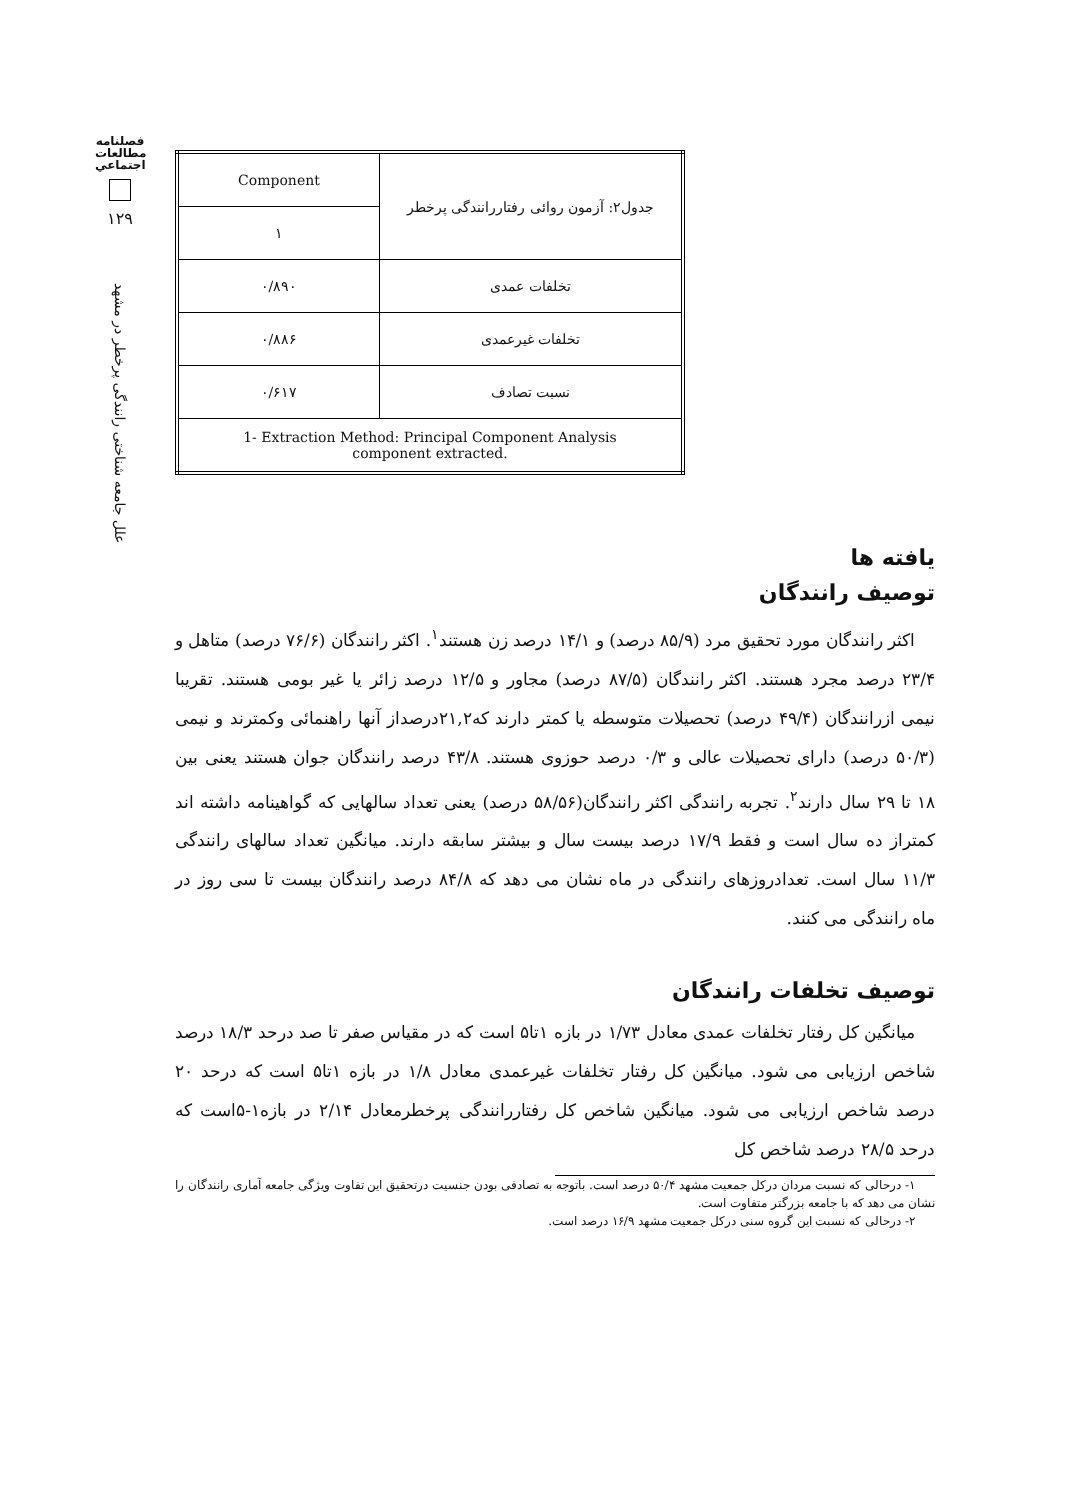فصلنامه
مطالعات
اجتماعي
۱۲۹
علل جامعه شناختی رانندگی پرخطر در مشهد
| جدول۲: آزمون روائی رفتاررانندگی پرخطر | Component |
| | ۱ |
| تخلفات عمدی | ۰/۸۹۰ |
| تخلفات غیرعمدی | ۰/۸۸۶ |
| نسبت تصادف | ۰/۶۱۷ |
| 1- Extraction Method: Principal Component Analysis component extracted. | |
یافته ها
توصیف رانندگان
اکثر رانندگان مورد تحقیق مرد (۸۵/۹ درصد) و ۱۴/۱ درصد زن هستند<sup>۱</sup>. اکثر رانندگان (۷۶/۶ درصد) متاهل و ۲۳/۴ درصد مجرد هستند. اکثر رانندگان (۸۷/۵ درصد) مجاور و ۱۲/۵ درصد زائر یا غیر بومی هستند. تقریبا نیمی ازرانندگان (۴۹/۴ درصد) تحصیلات متوسطه یا کمتر دارند که۲۱,۲درصداز آنها راهنمائی وکمترند و نیمی (۵۰/۳ درصد) دارای تحصیلات عالی و ۰/۳ درصد حوزوی هستند. ۴۳/۸ درصد رانندگان جوان هستند یعنی بین ۱۸ تا ۲۹ سال دارند<sup>۲</sup>. تجربه رانندگی اکثر رانندگان(۵۸/۵۶ درصد) یعنی تعداد سالهایی که گواهینامه داشته اند کمتراز ده سال است و فقط ۱۷/۹ درصد بیست سال و بیشتر سابقه دارند. میانگین تعداد سالهای رانندگی ۱۱/۳ سال است. تعدادروزهای رانندگی در ماه نشان می دهد که ۸۴/۸ درصد رانندگان بیست تا سی روز در ماه رانندگی می کنند.
توصیف تخلفات رانندگان
میانگین کل رفتار تخلفات عمدی معادل ۱/۷۳ در بازه ۱تا۵ است که در مقیاس صفر تا صد درحد ۱۸/۳ درصد شاخص ارزیابی می شود. میانگین کل رفتار تخلفات غیرعمدی معادل ۱/۸ در بازه ۱تا۵ است که درحد ۲۰ درصد شاخص ارزیابی می شود. میانگین شاخص کل رفتاررانندگی پرخطرمعادل ۲/۱۴ در بازه۱-۵است که درحد ۲۸/۵ درصد شاخص کل
۱- درحالی که نسبت مردان درکل جمعیت مشهد ۵۰/۴ درصد است. باتوجه به تصادفی بودن جنسیت درتحقیق این تفاوت ویژگی جامعه آماری رانندگان را نشان می دهد که با جامعه بزرگتر متفاوت است.
۲- درحالی که نسبت این گروه سنی درکل جمعیت مشهد ۱۶/۹ درصد است.